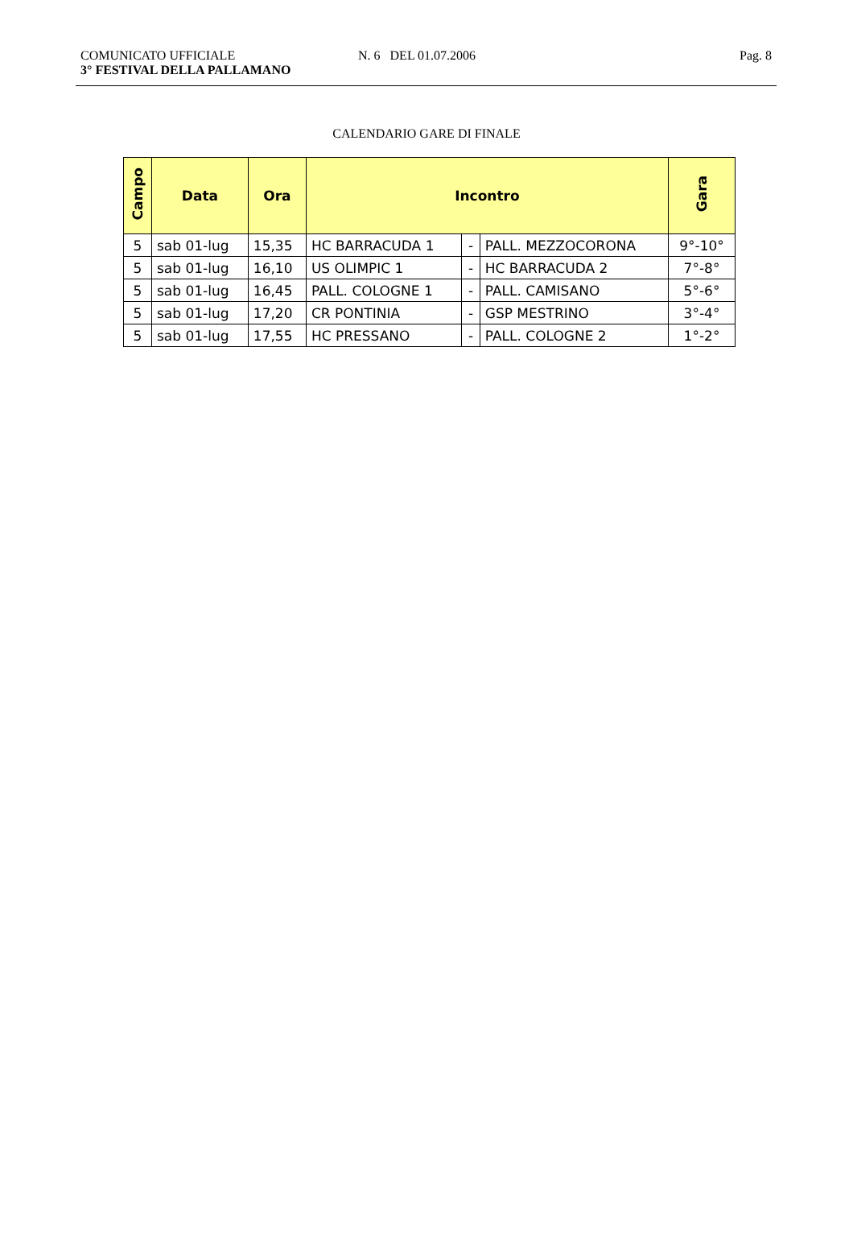COMUNICATO UFFICIALE
3° FESTIVAL DELLA PALLAMANO
N. 6 DEL 01.07.2006 Pag. 8
CALENDARIO GARE DI FINALE
| Campo | Data | Ora | Incontro | | | Gara |
| --- | --- | --- | --- | --- | --- | --- |
| 5 | sab 01-lug | 15,35 | HC BARRACUDA 1 | - | PALL. MEZZOCORONA | 9°-10° |
| 5 | sab 01-lug | 16,10 | US OLIMPIC 1 | - | HC BARRACUDA 2 | 7°-8° |
| 5 | sab 01-lug | 16,45 | PALL. COLOGNE 1 | - | PALL. CAMISANO | 5°-6° |
| 5 | sab 01-lug | 17,20 | CR PONTINIA | - | GSP MESTRINO | 3°-4° |
| 5 | sab 01-lug | 17,55 | HC PRESSANO | - | PALL. COLOGNE 2 | 1°-2° |